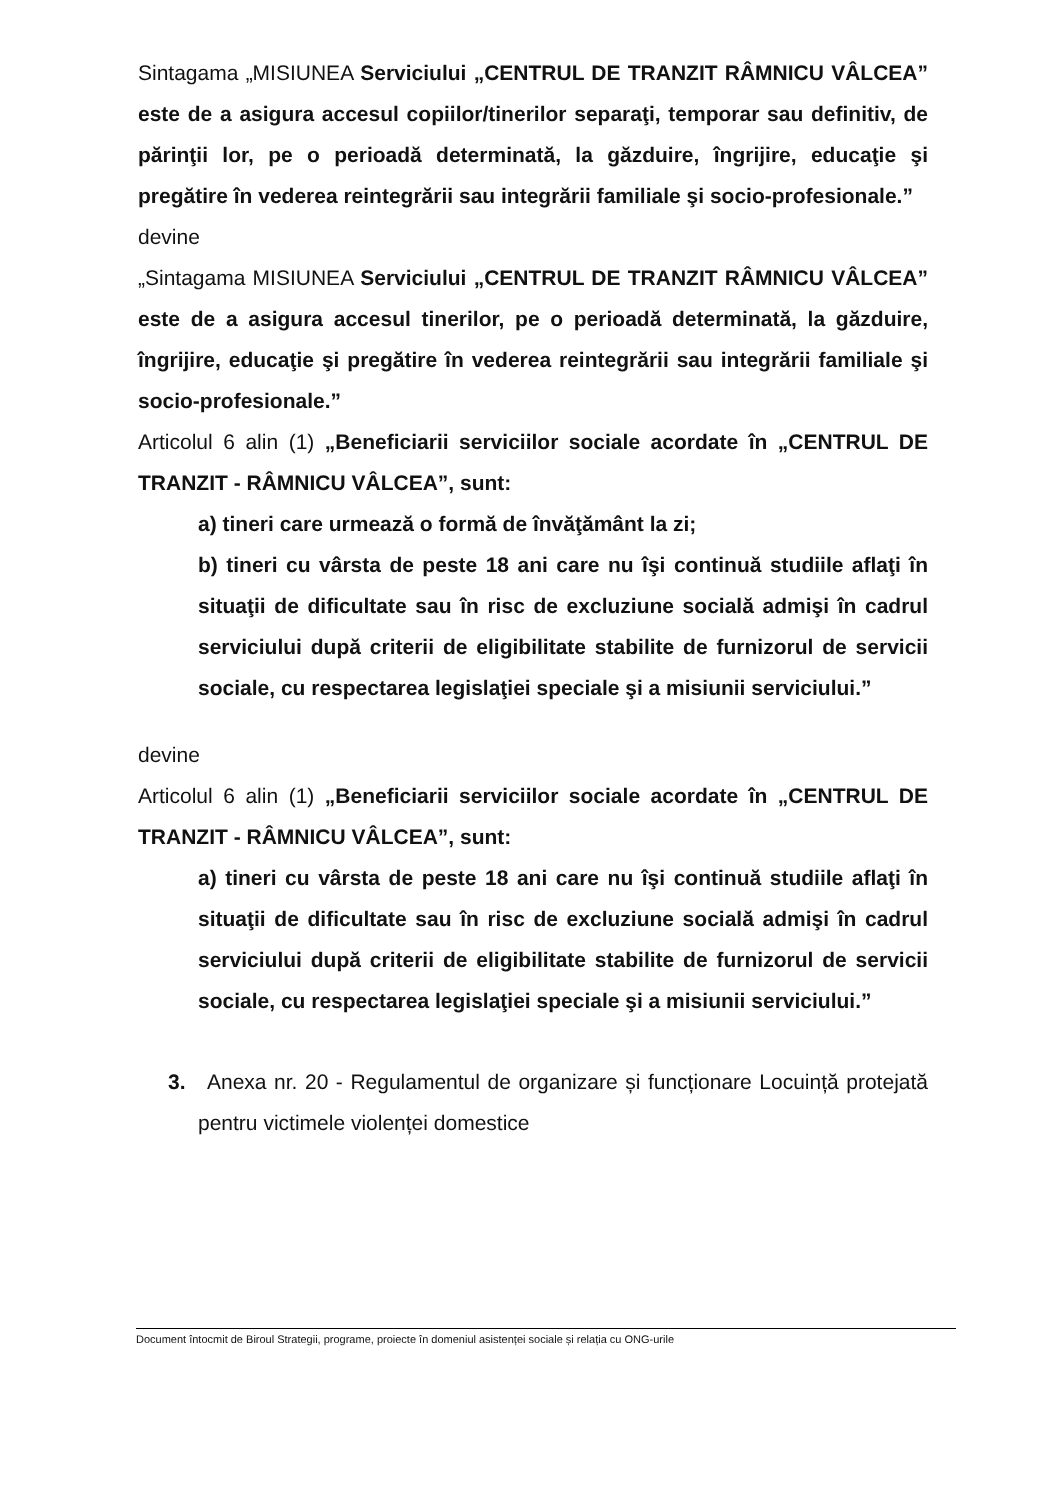Sintagama „MISIUNEA Serviciului „CENTRUL DE TRANZIT RÂMNICU VÂLCEA” este de a asigura accesul copiilor/tinerilor separaţi, temporar sau definitiv, de părinţii lor, pe o perioadă determinată, la găzduire, îngrijire, educaţie şi pregătire în vederea reintegrării sau integrării familiale şi socio-profesionale.”
devine
„Sintagama MISIUNEA Serviciului „CENTRUL DE TRANZIT RÂMNICU VÂLCEA” este de a asigura accesul tinerilor, pe o perioadă determinată, la găzduire, îngrijire, educaţie şi pregătire în vederea reintegrării sau integrării familiale şi socio-profesionale.”
Articolul 6 alin (1) „Beneficiarii serviciilor sociale acordate în „CENTRUL DE TRANZIT - RÂMNICU VÂLCEA”, sunt:
a) tineri care urmează o formă de învăţământ la zi;
b) tineri cu vârsta de peste 18 ani care nu îşi continuă studiile aflaţi în situaţii de dificultate sau în risc de excluziune socială admişi în cadrul serviciului după criterii de eligibilitate stabilite de furnizorul de servicii sociale, cu respectarea legislaţiei speciale şi a misiunii serviciului.”
devine
Articolul 6 alin (1) „Beneficiarii serviciilor sociale acordate în „CENTRUL DE TRANZIT - RÂMNICU VÂLCEA”, sunt:
a) tineri cu vârsta de peste 18 ani care nu îşi continuă studiile aflaţi în situaţii de dificultate sau în risc de excluziune socială admişi în cadrul serviciului după criterii de eligibilitate stabilite de furnizorul de servicii sociale, cu respectarea legislaţiei speciale şi a misiunii serviciului.”
3. Anexa nr. 20 - Regulamentul de organizare și funcționare Locuință protejată pentru victimele violenței domestice
Document întocmit de Biroul Strategii, programe, proiecte în domeniul asistenței sociale și relația cu ONG-urile